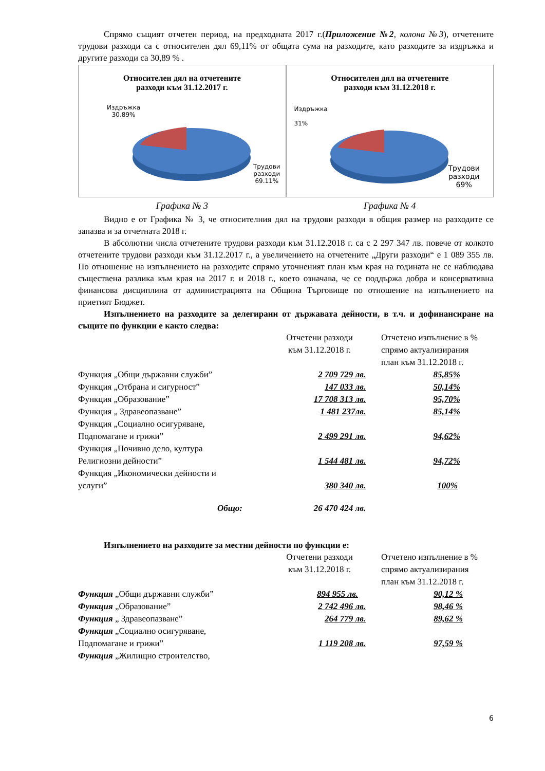Спрямо същият отчетен период, на предходната 2017 г.(Приложение №2, колона №3), отчетените трудови разходи са с относителен дял 69,11% от общата сума на разходите, като разходите за издръжка и другите разходи са 30,89 % .
Относителен дял на отчетените
разходи към 31.12.2017 г.
Издръжка
30.89%
Трудови
разходи
69.11%
Относителен дял на отчетените
разходи към 31.12.2018 г.
Издръжка
31%
Трудови
разходи
69%
Графика № 3 Графика № 4
Видно е от Графика № 3, че относителния дял на трудови разходи в общия размер на разходите се запазва и за отчетната 2018 г.
В абсолютни числа отчетените трудови разходи към 31.12.2018 г. са с 2 297 347 лв. повече от колкото отчетените трудови разходи към 31.12.2017 г., а увеличението на отчетените „Други разходи“ е 1 089 355 лв. По отношение на изпълнението на разходите спрямо уточненият план към края на годината не се наблюдава съществена разлика към края на 2017 г. и 2018 г., което означава, че се поддържа добра и консервативна финансова дисциплина от администрацията на Община Търговище по отношение на изпълнението на приетият Бюджет.
Изпълнението на разходите за делегирани от държавата дейности, в т.ч. и дофинансиране на същите по функции е както следва:
| | Отчетени разходи към 31.12.2018 г. | Отчетено изпълнение в % спрямо актуализирания план към 31.12.2018 г. |
| Функция „Общи държавни служби” | 2 709 729 лв. | 85,85% |
| Функция „Отбрана и сигурност” | 147 033 лв. | 50,14% |
| Функция „Образование” | 17 708 313 лв. | 95,70% |
| Функция „ Здравеопазване” | 1 481 237лв. | 85,14% |
| Функция „Социално осигуряване, Подпомагане и грижи” | 2 499 291 лв. | 94,62% |
| Функция „Почивно дело, култура Религиозни дейности” | 1 544 481 лв. | 94,72% |
| Функция „Икономически дейности и услуги” | 380 340 лв. | 100% |
| Общо: | 26 470 424 лв. | |
Изпълнението на разходите за местни дейности по функции е:
| | Отчетени разходи към 31.12.2018 г. | Отчетено изпълнение в % спрямо актуализирания план към 31.12.2018 г. |
| Функция „Общи държавни служби” | 894 955 лв. | 90,12 % |
| Функция „Образование” | 2 742 496 лв. | 98,46 % |
| Функция „ Здравеопазване” | 264 779 лв. | 89,62 % |
| Функция „Социално осигуряване, Подпомагане и грижи” | 1 119 208 лв. | 97,59 % |
| Функция „Жилищно строителство, | | |
6